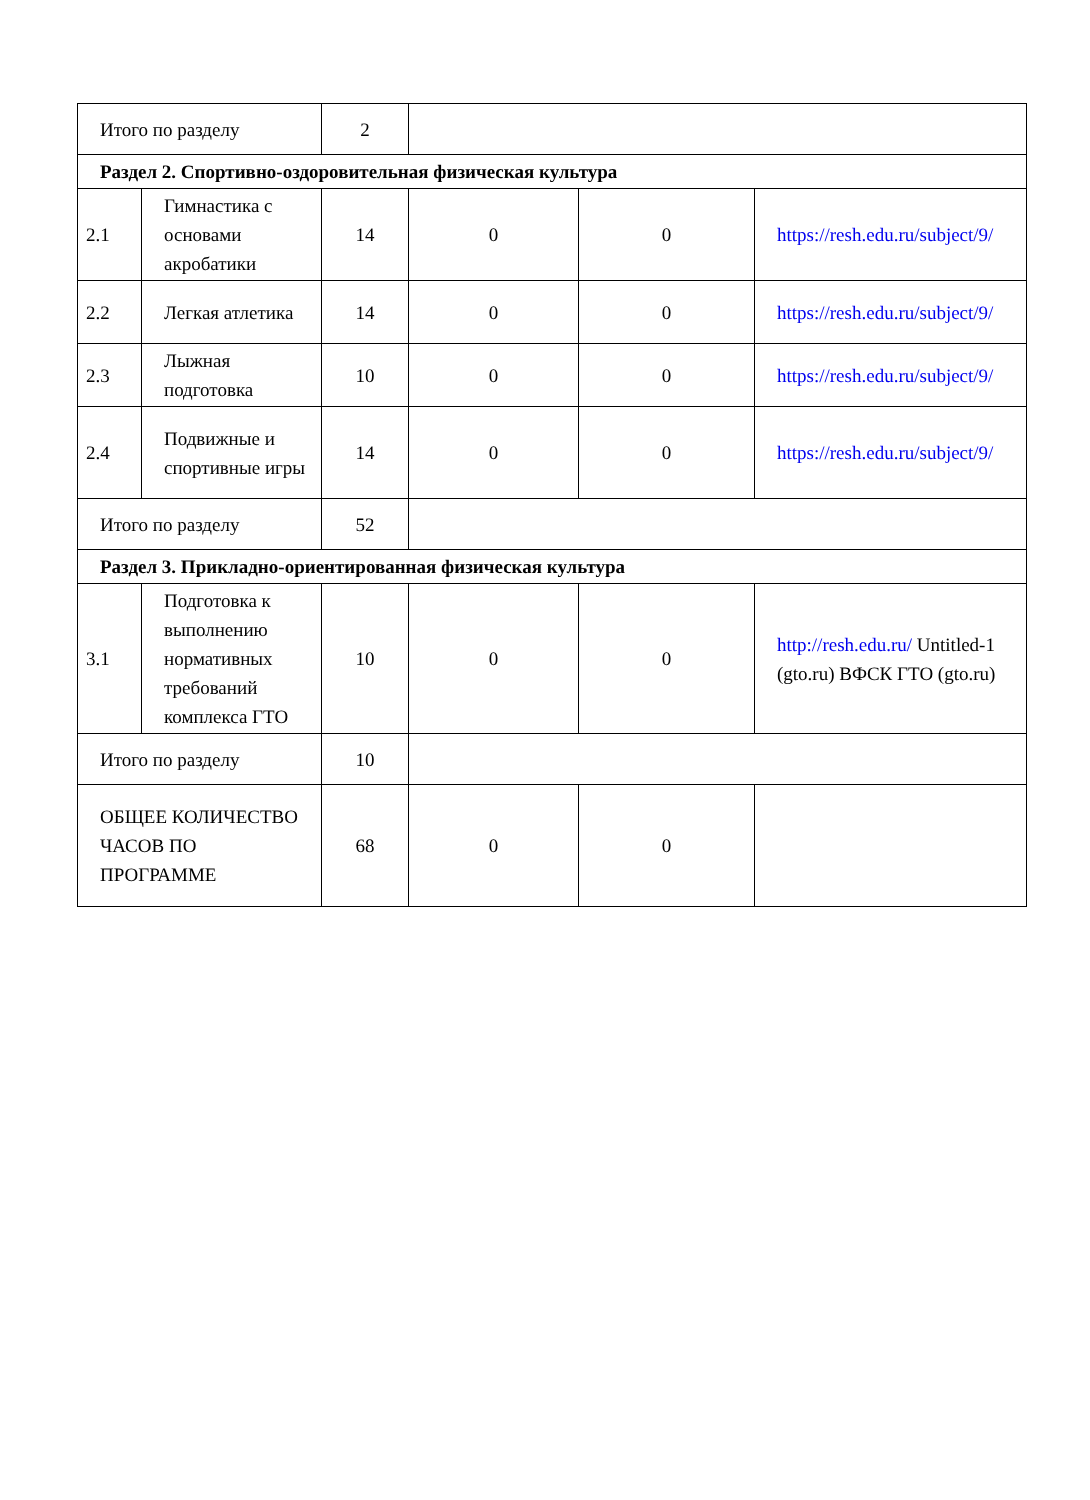| Итого по разделу | | 2 | | | |
| Раздел 2. Спортивно-оздоровительная физическая культура | | | | | |
| 2.1 | Гимнастика с основами акробатики | 14 | 0 | 0 | https://resh.edu.ru/subject/9/ |
| 2.2 | Легкая атлетика | 14 | 0 | 0 | https://resh.edu.ru/subject/9/ |
| 2.3 | Лыжная подготовка | 10 | 0 | 0 | https://resh.edu.ru/subject/9/ |
| 2.4 | Подвижные и спортивные игры | 14 | 0 | 0 | https://resh.edu.ru/subject/9/ |
| Итого по разделу | | 52 | | | |
| Раздел 3. Прикладно-ориентированная физическая культура | | | | | |
| 3.1 | Подготовка к выполнению нормативных требований комплекса ГТО | 10 | 0 | 0 | http://resh.edu.ru/ Untitled-1 (gto.ru) ВФСК ГТО (gto.ru) |
| Итого по разделу | | 10 | | | |
| ОБЩЕЕ КОЛИЧЕСТВО ЧАСОВ ПО ПРОГРАММЕ | | 68 | 0 | 0 | |